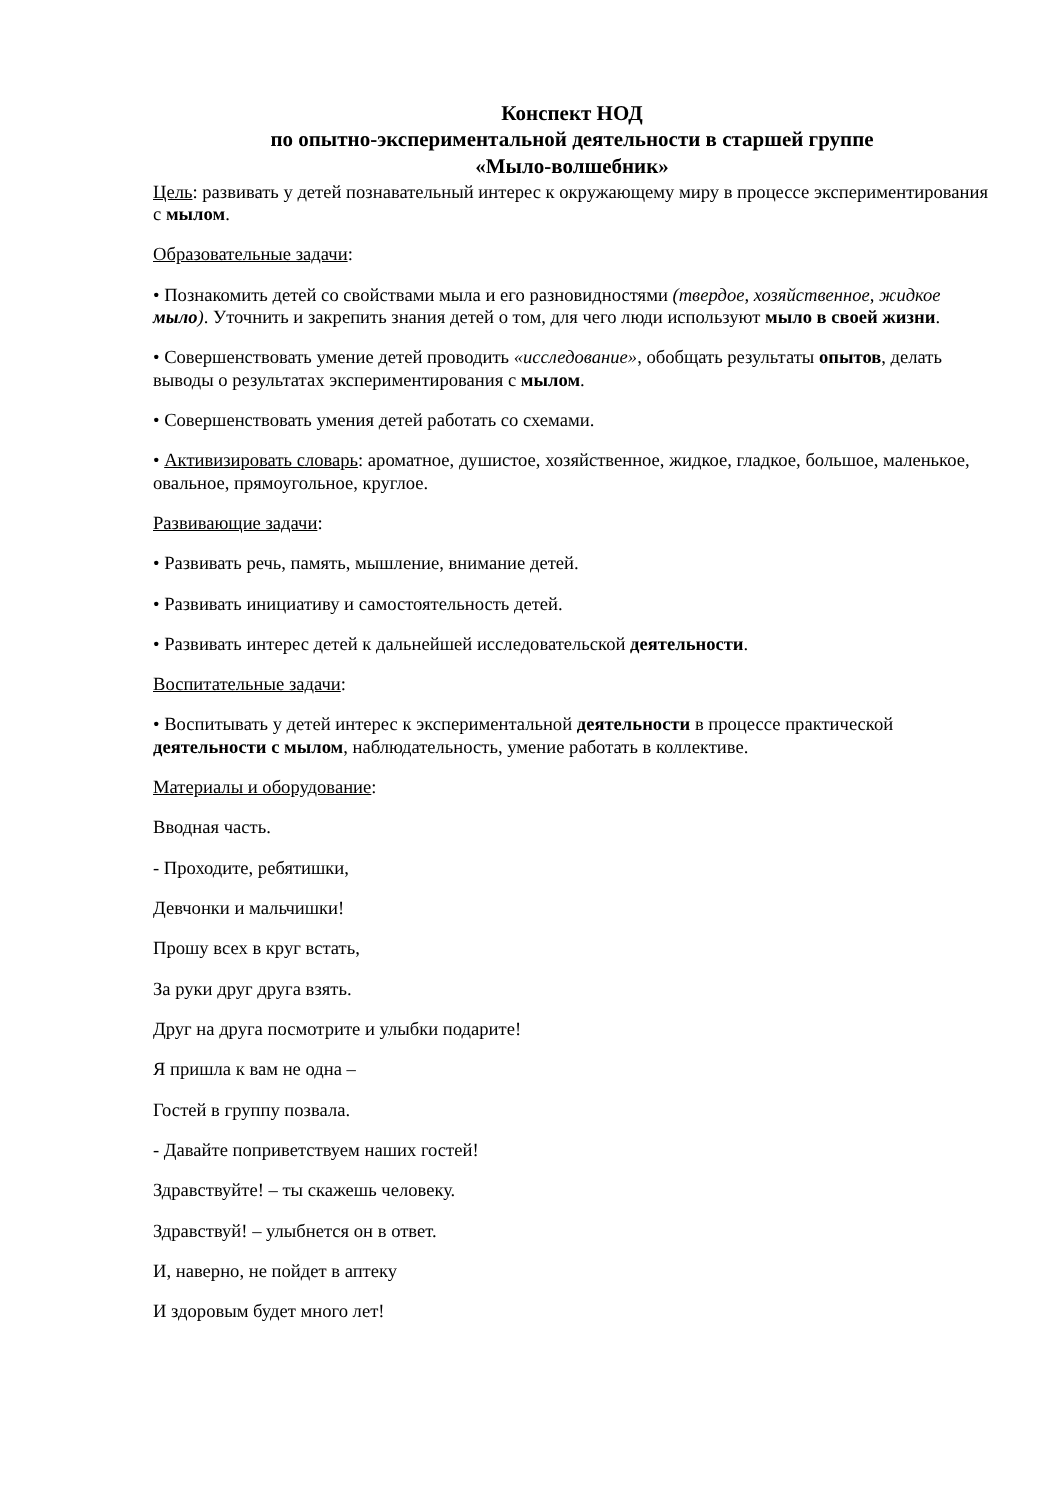Конспект НОД
по опытно-экспериментальной деятельности в старшей группе
«Мыло-волшебник»
Цель: развивать у детей познавательный интерес к окружающему миру в процессе экспериментирования с мылом.
Образовательные задачи:
• Познакомить детей со свойствами мыла и его разновидностями (твердое, хозяйственное, жидкое мыло). Уточнить и закрепить знания детей о том, для чего люди используют мыло в своей жизни.
• Совершенствовать умение детей проводить «исследование», обобщать результаты опытов, делать выводы о результатах экспериментирования с мылом.
• Совершенствовать умения детей работать со схемами.
• Активизировать словарь: ароматное, душистое, хозяйственное, жидкое, гладкое, большое, маленькое, овальное, прямоугольное, круглое.
Развивающие задачи:
• Развивать речь, память, мышление, внимание детей.
• Развивать инициативу и самостоятельность детей.
• Развивать интерес детей к дальнейшей исследовательской деятельности.
Воспитательные задачи:
• Воспитывать у детей интерес к экспериментальной деятельности в процессе практической деятельности с мылом, наблюдательность, умение работать в коллективе.
Материалы и оборудование:
Вводная часть.
- Проходите, ребятишки,
Девчонки и мальчишки!
Прошу всех в круг встать,
За руки друг друга взять.
Друг на друга посмотрите и улыбки подарите!
Я пришла к вам не одна –
Гостей в группу позвала.
- Давайте поприветствуем наших гостей!
Здравствуйте! – ты скажешь человеку.
Здравствуй! – улыбнется он в ответ.
И, наверно, не пойдет в аптеку
И здоровым будет много лет!